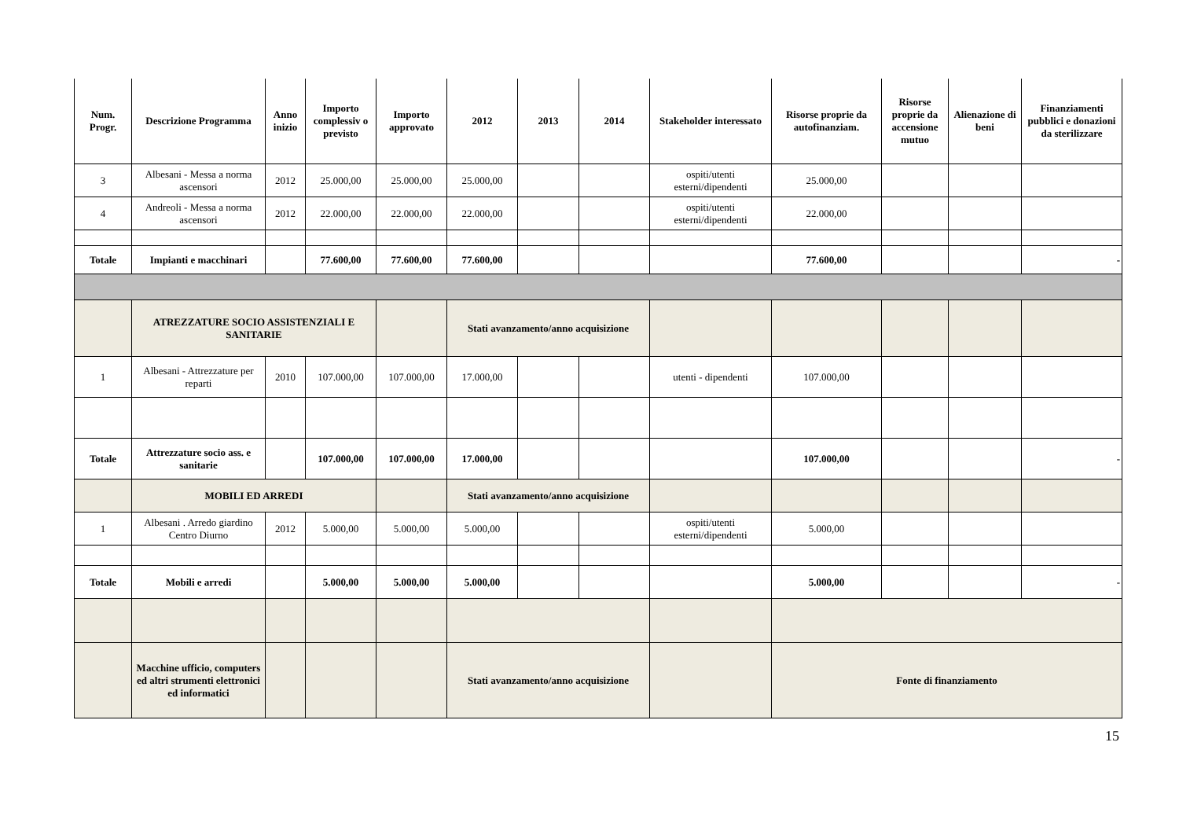| Num. Progr. | Descrizione Programma | Anno inizio | Importo complessiv o previsto | Importo approvato | 2012 | 2013 | 2014 | Stakeholder interessato | Risorse proprie da autofinanziam. | Risorse proprie da accensione mutuo | Alienazione di beni | Finanziamenti pubblici e donazioni da sterilizzare |
| --- | --- | --- | --- | --- | --- | --- | --- | --- | --- | --- | --- | --- |
| 3 | Albesani - Messa a norma ascensori | 2012 | 25.000,00 | 25.000,00 | 25.000,00 | | | ospiti/utenti esterni/dipendenti | 25.000,00 | | | |
| 4 | Andreoli - Messa a norma ascensori | 2012 | 22.000,00 | 22.000,00 | 22.000,00 | | | ospiti/utenti esterni/dipendenti | 22.000,00 | | | |
| Totale | Impianti e macchinari | | 77.600,00 | 77.600,00 | 77.600,00 | | | | 77.600,00 | | | - |
| | ATREZZATURE SOCIO ASSISTENZIALI E SANITARIE | | | | Stati avanzamento/anno acquisizione | | | | | | | |
| 1 | Albesani - Attrezzature per reparti | 2010 | 107.000,00 | 107.000,00 | 17.000,00 | | | utenti - dipendenti | 107.000,00 | | | |
| Totale | Attrezzature socio ass. e sanitarie | | 107.000,00 | 107.000,00 | 17.000,00 | | | | 107.000,00 | | | - |
| | MOBILI ED ARREDI | | | | Stati avanzamento/anno acquisizione | | | | | | | |
| 1 | Albesani . Arredo giardino Centro Diurno | 2012 | 5.000,00 | 5.000,00 | 5.000,00 | | | ospiti/utenti esterni/dipendenti | 5.000,00 | | | |
| Totale | Mobili e arredi | | 5.000,00 | 5.000,00 | 5.000,00 | | | | 5.000,00 | | | - |
| | Macchine ufficio, computers ed altri strumenti elettronici ed informatici | | | | Stati avanzamento/anno acquisizione | | | | Fonte di finanziamento | | | |
15